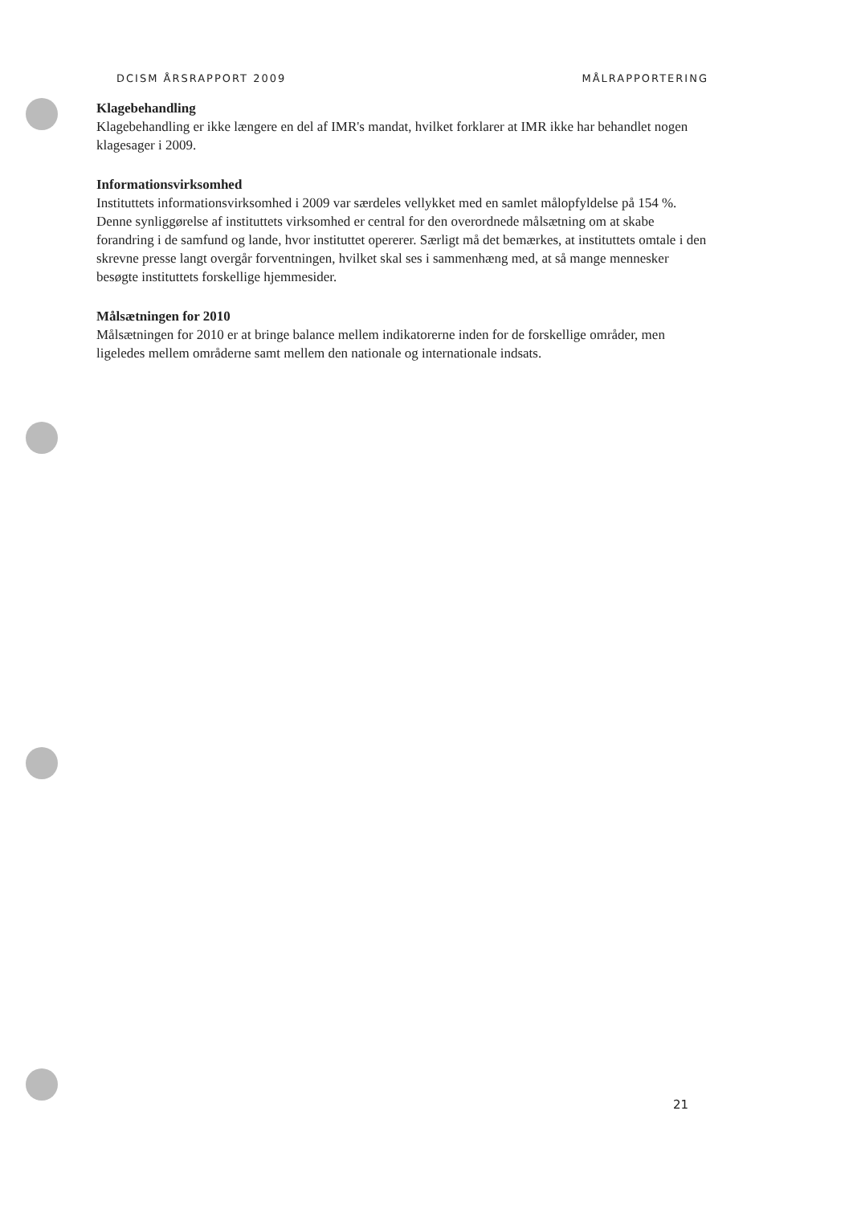DCISM ÅRSRAPPORT 2009 MÅLRAPPORTERING
Klagebehandling
Klagebehandling er ikke længere en del af IMR's mandat, hvilket forklarer at IMR ikke har behandlet nogen klagesager i 2009.
Informationsvirksomhed
Instituttets informationsvirksomhed i 2009 var særdeles vellykket med en samlet målopfyldelse på 154 %. Denne synliggørelse af instituttets virksomhed er central for den overordnede målsætning om at skabe forandring i de samfund og lande, hvor instituttet opererer. Særligt må det bemærkes, at instituttets omtale i den skrevne presse langt overgår forventningen, hvilket skal ses i sammenhæng med, at så mange mennesker besøgte instituttets forskellige hjemmesider.
Målsætningen for 2010
Målsætningen for 2010 er at bringe balance mellem indikatorerne inden for de forskellige områder, men ligeledes mellem områderne samt mellem den nationale og internationale indsats.
21